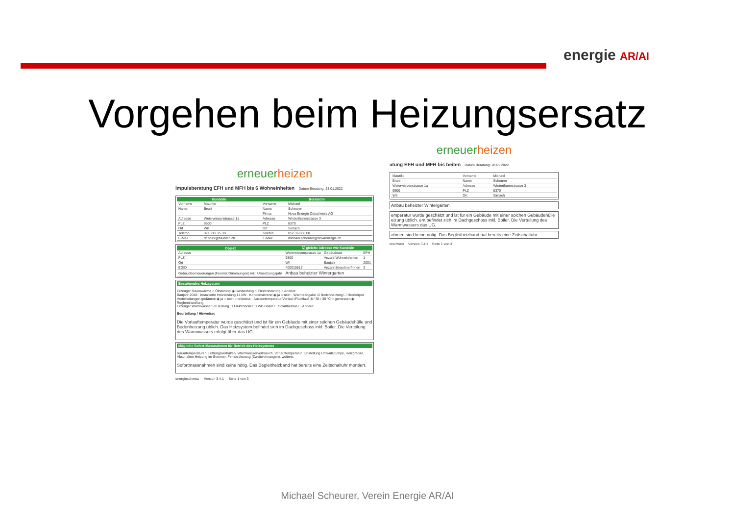energie AR/AI
Vorgehen beim Heizungsersatz
erneuerheizen
Impulsberatung EFH und MFH bis 6 Wohneinheiten Datum Beratung: 28.01.2022
| Kunde/in | | Berater/in | |
| --- | --- | --- | --- |
| Vorname | Maurilio | Vorname | Michael |
| Name | Bruni | Name | Scheurer |
| | | Firma | Nova Energie Ostschweiz AG |
| Adresse | Weierwiesenstrasse 1a | Adresse | Winterthurerstrasse 3 |
| PLZ | 9500 | PLZ | 8370 |
| Ort | Wil | Ort | Sirnach |
| Telefon | 071 912 35 30 | Telefon | 052 368 08 08 |
| E-Mail | dr.bruni@bluewin.ch | E-Mail | michael.scheurer@novaenergie.ch |
| Objekt | ☑ gleiche Adresse wie Kunde/in | | |
| --- | --- | --- | --- |
| Adresse | Weierwiesenstrasse 1a | Gebäudeart | EFH |
| PLZ | 9500 | Anzahl Wohneinheiten | 1 |
| Ort | Wil | Baujahr | 2001 |
| EGID | 400015517 | Anzahl Bewohner/innen | 3 |
| Gebäudeerneuerungen (Fenster/Dämmungen) inkl. Umsetzungsjahr | Anbau beheizter Wintergarten | | |
Bestehendes Heizsystem
Erzeuger Raumwärme ○ Ölheizung ◉ Gasheizung ○ Elektroheizung ○ Andere:
Baujahr 2018 · Installierte Heizleistung 14 kW · Kondensierend ◉ ja ○ nein · Wärmeabgabe ☑ Bodenheizung ☐ Heizkörper
Verteilleitungen gedämmt ◉ ja ○ nein ○ teilweise · Aussentemperatur/Vorlauf-/Rücklauf -8 / 35 / 30 °C ○ gemessen ◉ Reglereinstellung
Erzeuger Warmwasser ☑ Heizung ☐ Elektroboiler ☐ WP-Boiler ☐ Solarthermie ☐ Andere:
Beurteilung / Hinweise:
Die Vorlauftemperatur wurde geschätzt und ist für ein Gebäude mit einer solchen Gebäudehülle und Bodenheizung üblich. Das Heizsystem befindet sich im Dachgeschoss inkl. Boiler. Die Verteilung des Warmwassers erfolgt über das UG.
Mögliche Sofort-Massnahmen für Betrieb des Heizsystems
Raumtemperaturen, Lüftungsverhalten, Warmwasserverbrauch, Vorlauftemperatur, Einstellung Umwälzpumpe, Heizgrenze, Abschalten Heizung im Sommer, Fernbedienung (Zweitwohnungen), weitere:
Sofortmassnahmen sind keine nötig. Das Begleitheizband hat bereits eine Zeitschaltuhr montiert.
energieschweiz Version 3.4.1 Seite 1 von 3
erneuerheizen
atung EFH und MFH bis heiten Datum Beratung: 28.01.2022
| Maurilio | Vorname | Michael |
| Bruni | Name | Scheurer |
| Weierwiesenstrasse 1a | Adresse | Winterthurerstrasse 3 |
| 9500 | PLZ | 8370 |
| Wil | Ort | Sirnach |
Anbau beheizter Wintergarten
emperatur wurde geschätzt und ist für ein Gebäude mit einer solchen Gebäudehülle eizung üblich. em befindet sich im Dachgeschoss inkl. Boiler. Die Verteilung des Warmwassers das UG.
ahmen sind keine nötig. Das Begleitheizband hat bereits eine Zeitschaltuhr
ieschweiz Version 3.4.1 Seite 1 von 3
Michael Scheurer, Verein Energie AR/AI